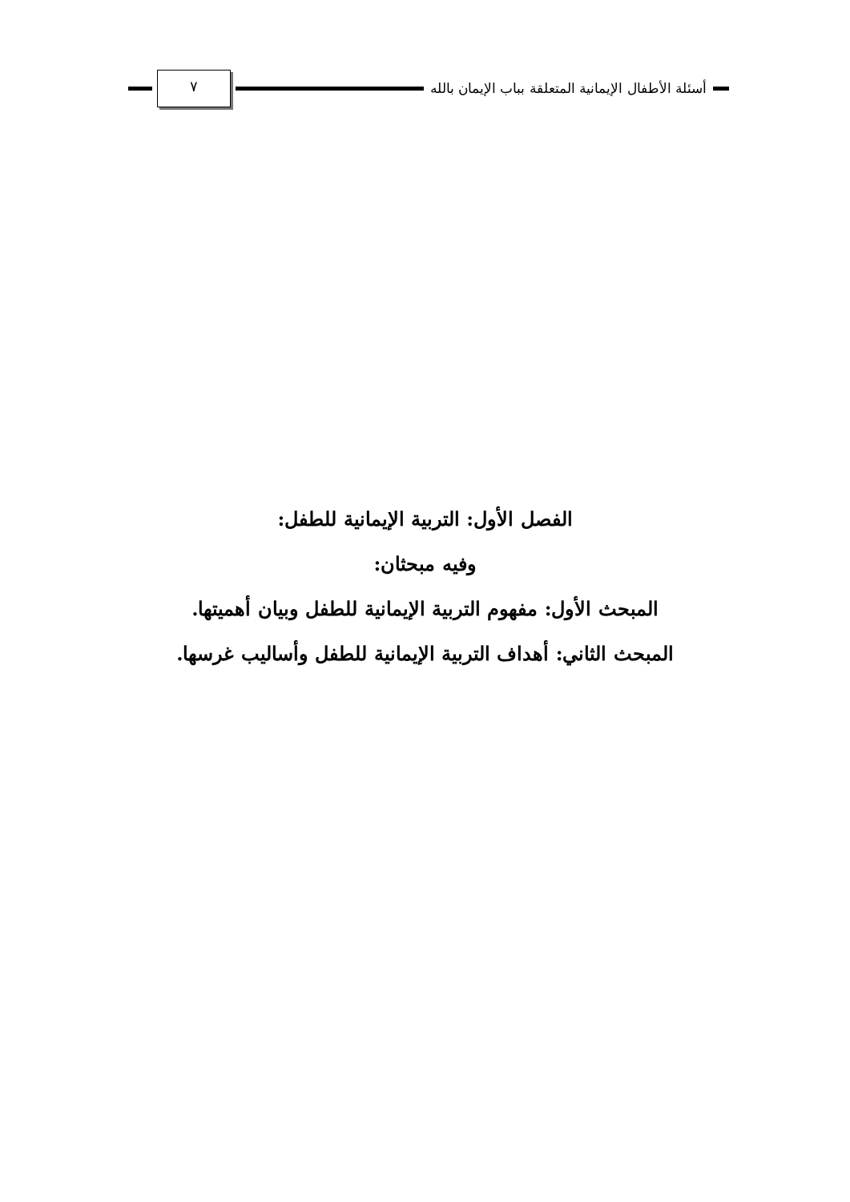أسئلة الأطفال الإيمانية المتعلقة بباب الإيمان بالله
٧
الفصل الأول: التربية الإيمانية للطفل:
وفيه مبحثان:
المبحث الأول: مفهوم التربية الإيمانية للطفل وبيان أهميتها.
المبحث الثاني: أهداف التربية الإيمانية للطفل وأساليب غرسها.